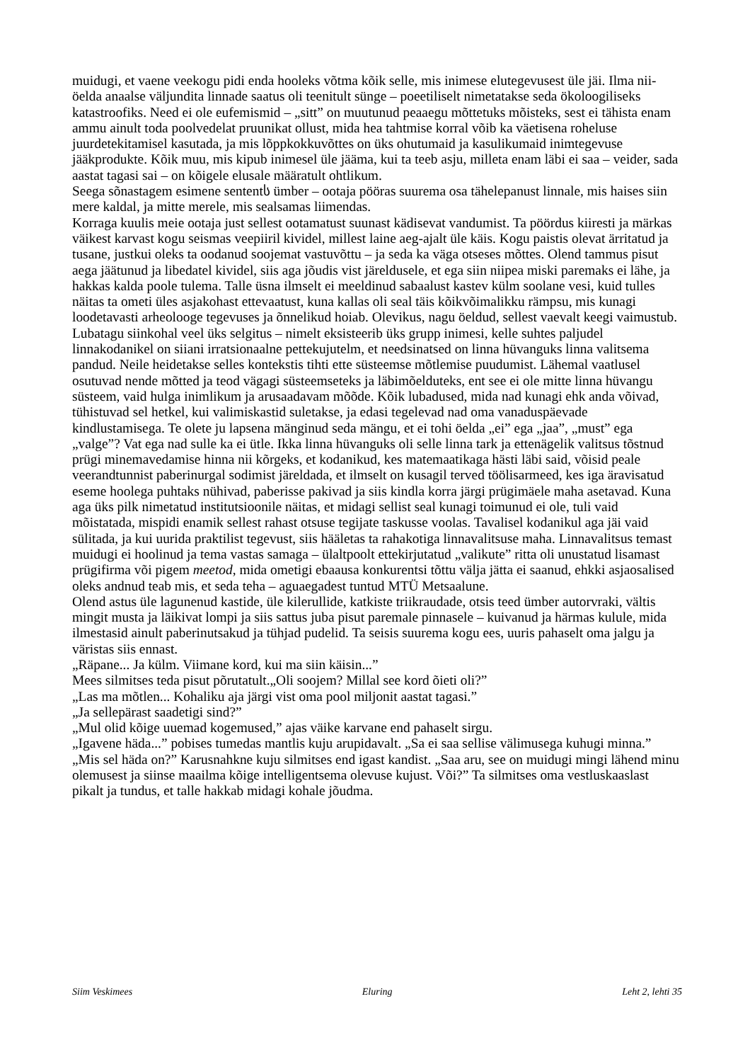muidugi, et vaene veekogu pidi enda hooleks võtma kõik selle, mis inimese elutegevusest üle jäi. Ilma nii-öelda anaalse väljundita linnade saatus oli teenitult sünge – poeetiliselt nimetatakse seda ökoloogiliseks katastroofiks. Need ei ole eufemismid – „sitt” on muutunud peaaegu mõttetuks mõisteks, sest ei tähista enam ammu ainult toda poolvedelat pruunikat ollust, mida hea tahtmise korral võib ka väetisena roheluse juurdetekitamisel kasutada, ja mis lõppkokkuvõttes on üks ohutumaid ja kasulikumaid inimtegevuse jääkprodukte. Kõik muu, mis kipub inimesel üle jääma, kui ta teeb asju, milleta enam läbi ei saa – veider, sada aastat tagasi sai – on kõigele elusale määratult ohtlikum.
Seega sõnastagem esimene sententს ümber – ootaja pööras suurema osa tähelepanust linnale, mis haises siin mere kaldal, ja mitte merele, mis sealsamas liimendas.
Korraga kuulis meie ootaja just sellest ootamatust suunast kädisevat vandumist. Ta pöördus kiiresti ja märkas väikest karvast kogu seismas veepiiril kividel, millest laine aeg-ajalt üle käis. Kogu paistis olevat ärritatud ja tusane, justkui oleks ta oodanud soojemat vastuvõttu – ja seda ka väga otseses mõttes. Olend tammus pisut aega jäätunud ja libedatel kividel, siis aga jõudis vist järeldusele, et ega siin niipea miski paremaks ei lähe, ja hakkas kalda poole tulema. Talle üsna ilmselt ei meeldinud sabaalust kastev külm soolane vesi, kuid tulles näitas ta ometi üles asjakohast ettevaatust, kuna kallas oli seal täis kõikvõimalikku rämpsu, mis kunagi loodetavasti arheolooge tegevuses ja õnnelikud hoiab. Olevikus, nagu öeldud, sellest vaevalt keegi vaimustub.
Lubatagu siinkohal veel üks selgitus – nimelt eksisteerib üks grupp inimesi, kelle suhtes paljudel linnakodanikel on siiani irratsionaalne pettekujutelm, et needsinatsed on linna hüvanguks linna valitsema pandud. Neile heidetakse selles kontekstis tihti ette süsteemse mõtlemise puudumist. Lähemal vaatlusel osutuvad nende mõtted ja teod vägagi süsteemseteks ja läbimõelduteks, ent see ei ole mitte linna hüvangu süsteem, vaid hulga inimlikum ja arusaadavam mõõde. Kõik lubadused, mida nad kunagi ehk anda võivad, tühistuvad sel hetkel, kui valimiskastid suletakse, ja edasi tegelevad nad oma vanaduspäevade kindlustamisega. Te olete ju lapsena mänginud seda mängu, et ei tohi öelda „ei” ega „jaa”, „must” ega „valge”? Vat ega nad sulle ka ei ütle. Ikka linna hüvanguks oli selle linna tark ja ettenägelik valitsus tõstnud prügi minemavedamise hinna nii kõrgeks, et kodanikud, kes matemaatikaga hästi läbi said, võisid peale veerandtunnist paberinurgal sodimist järeldada, et ilmselt on kusagil terved töölisarmeed, kes iga äravisatud eseme hoolega puhtaks nühivad, paberisse pakivad ja siis kindla korra järgi prügimäele maha asetavad. Kuna aga üks pilk nimetatud institutsioonile näitas, et midagi sellist seal kunagi toimunud ei ole, tuli vaid mõistatada, mispidi enamik sellest rahast otsuse tegijate taskusse voolas. Tavalisel kodanikul aga jäi vaid sülitada, ja kui uurida praktilist tegevust, siis hääletas ta rahakotiga linnavalitsuse maha. Linnavalitsus temast muidugi ei hoolinud ja tema vastas samaga – ülaltpoolt ettekirjutatud „valikute” ritta oli unustatud lisamast prügifirma või pigem meetod, mida ometigi ebaausa konkurentsi tõttu välja jätta ei saanud, ehkki asjaosalised oleks andnud teab mis, et seda teha – aguaegadest tuntud MTÜ Metsaalune.
Olend astus üle lagunenud kastide, üle kilerullide, katkiste triikraudade, otsis teed ümber autorvraki, vältis mingit musta ja läikivat lompi ja siis sattus juba pisut paremale pinnasele – kuivanud ja härmas kulule, mida ilmestasid ainult paberinutsakud ja tühjad pudelid. Ta seisis suurema kogu ees, uuris pahaselt oma jalgu ja väristas siis ennast.
„Räpane... Ja külm. Viimane kord, kui ma siin käisin...”
Mees silmitses teda pisut põrutatult.„Oli soojem? Millal see kord õieti oli?”
„Las ma mõtlen... Kohaliku aja järgi vist oma pool miljonit aastat tagasi.”
„Ja sellepärast saadetigi sind?”
„Mul olid kõige uuemad kogemused,” ajas väike karvane end pahaselt sirgu.
„Igavene häda...” pobises tumedas mantlis kuju arupidavalt. „Sa ei saa sellise välimusega kuhugi minna.”
„Mis sel häda on?” Karusnahkne kuju silmitses end igast kandist. „Saa aru, see on muidugi mingi lähend minu olemusest ja siinse maailma kõige intelligentsema olevuse kujust. Või?” Ta silmitses oma vestluskaaslast pikalt ja tundus, et talle hakkab midagi kohale jõudma.
Siim Veskimees Eluring Leht 2, lehti 35